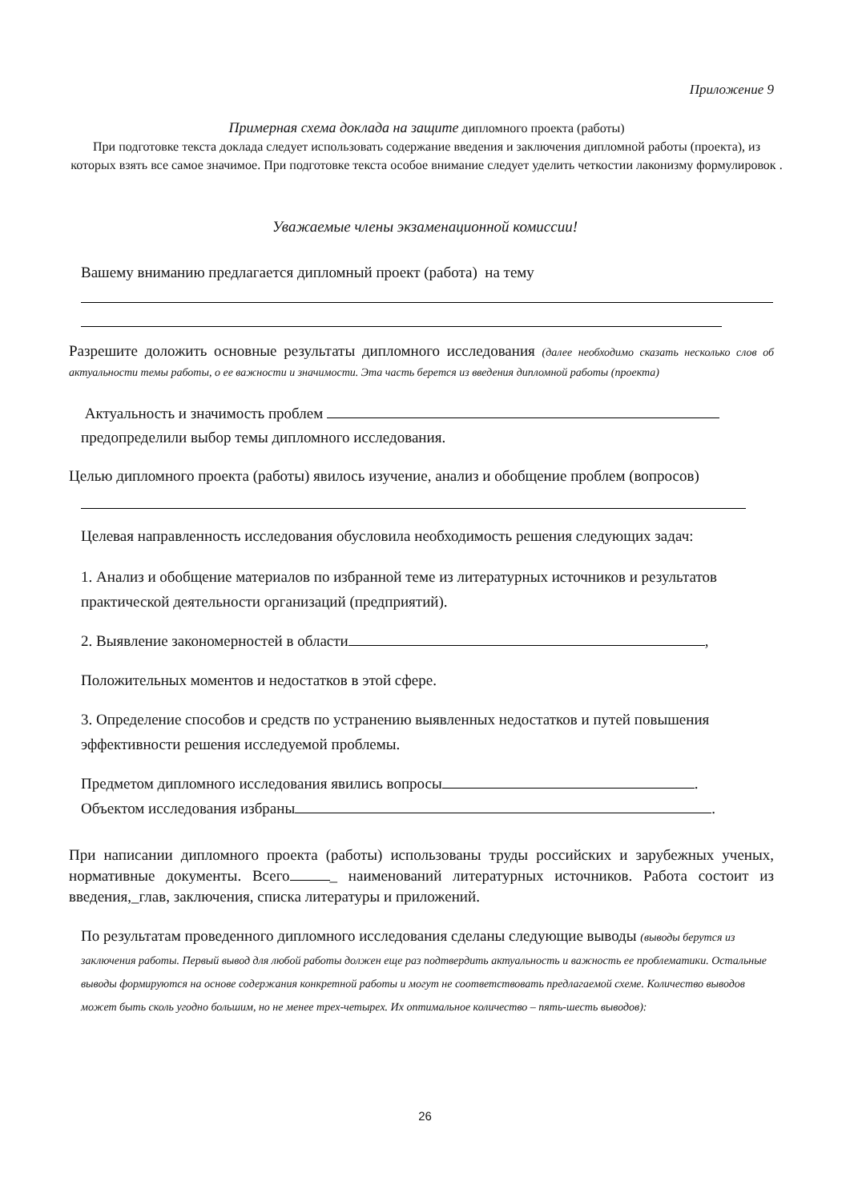Приложение 9
Примерная схема доклада на защите дипломного проекта (работы)
При подготовке текста доклада следует использовать содержание введения и заключения дипломной работы (проекта), из которых взять все самое значимое. При подготовке текста особое внимание следует уделить четкостии лаконизму формулировок .
Уважаемые члены экзаменационной комиссии!
Вашему вниманию предлагается дипломный проект (работа) на тему
Разрешите доложить основные результаты дипломного исследования (далее необходимо сказать несколько слов об актуальности темы работы, о ее важности и значимости. Эта часть берется из введения дипломной работы (проекта)
Актуальность и значимость проблем
предопределили выбор темы дипломного исследования.
Целью дипломного проекта (работы) явилось изучение, анализ и обобщение проблем (вопросов)
Целевая направленность исследования обусловила необходимость решения следующих задач:
1. Анализ и обобщение материалов по избранной теме из литературных источников и результатов практической деятельности организаций (предприятий).
2. Выявление закономерностей в области ,
Положительных моментов и недостатков в этой сфере.
3. Определение способов и средств по устранению выявленных недостатков и путей повышения эффективности решения исследуемой проблемы.
Предметом дипломного исследования явились вопросы .
Объектом исследования избраны .
При написании дипломного проекта (работы) использованы труды российских и зарубежных ученых, нормативные документы. Всего _ наименований литературных источников. Работа состоит из введения,_глав, заключения, списка литературы и приложений.
По результатам проведенного дипломного исследования сделаны следующие выводы (выводы берутся из заключения работы. Первый вывод для любой работы должен еще раз подтвердить актуальность и важность ее проблематики. Остальные выводы формируются на основе содержания конкретной работы и могут не соответствовать предлагаемой схеме. Количество выводов может быть сколь угодно большим, но не менее трех-четырех. Их оптимальное количество – пять-шесть выводов):
26